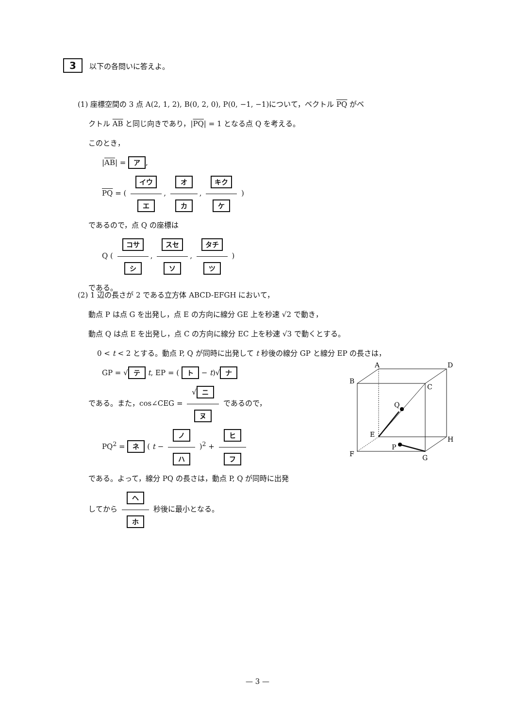3 以下の各問いに答えよ。
(1) 座標空間の 3 点 A(2, 1, 2), B(0, 2, 0), P(0, −1, −1)について，ベクトル PQ がベ
クトル AB と同じ向きであり，|PQ| = 1 となる点 Q を考える。
このとき，
|AB| = ア,
PQ = ( イウ エ, オ カ, キク ケ )
であるので，点 Q の座標は
Q ( コサ シ, スセ ソ, タチ ツ )
である。
(2) 1 辺の長さが 2 である立方体 ABCD-EFGH において，
動点 P は点 G を出発し，点 E の方向に線分 GE 上を秒速 √2 で動き，
動点 Q は点 E を出発し，点 C の方向に線分 EC 上を秒速 √3 で動くとする。
0 < t < 2 とする。動点 P, Q が同時に出発して t 秒後の線分 GP と線分 EP の長さは，
GP = √ テ t, EP = ( ト − t)√ ナ
である。また，cos∠CEG = √ ニ ヌ であるので，
PQ<sup>2</sup> = ネ ( t − ノ ハ )<sup>2</sup> + ヒ フ
である。よって，線分 PQ の長さは，動点 P, Q が同時に出発
してから ヘ ホ 秒後に最小となる。
A
D
B
C
Q
E
H
P
F
G
— 3 —